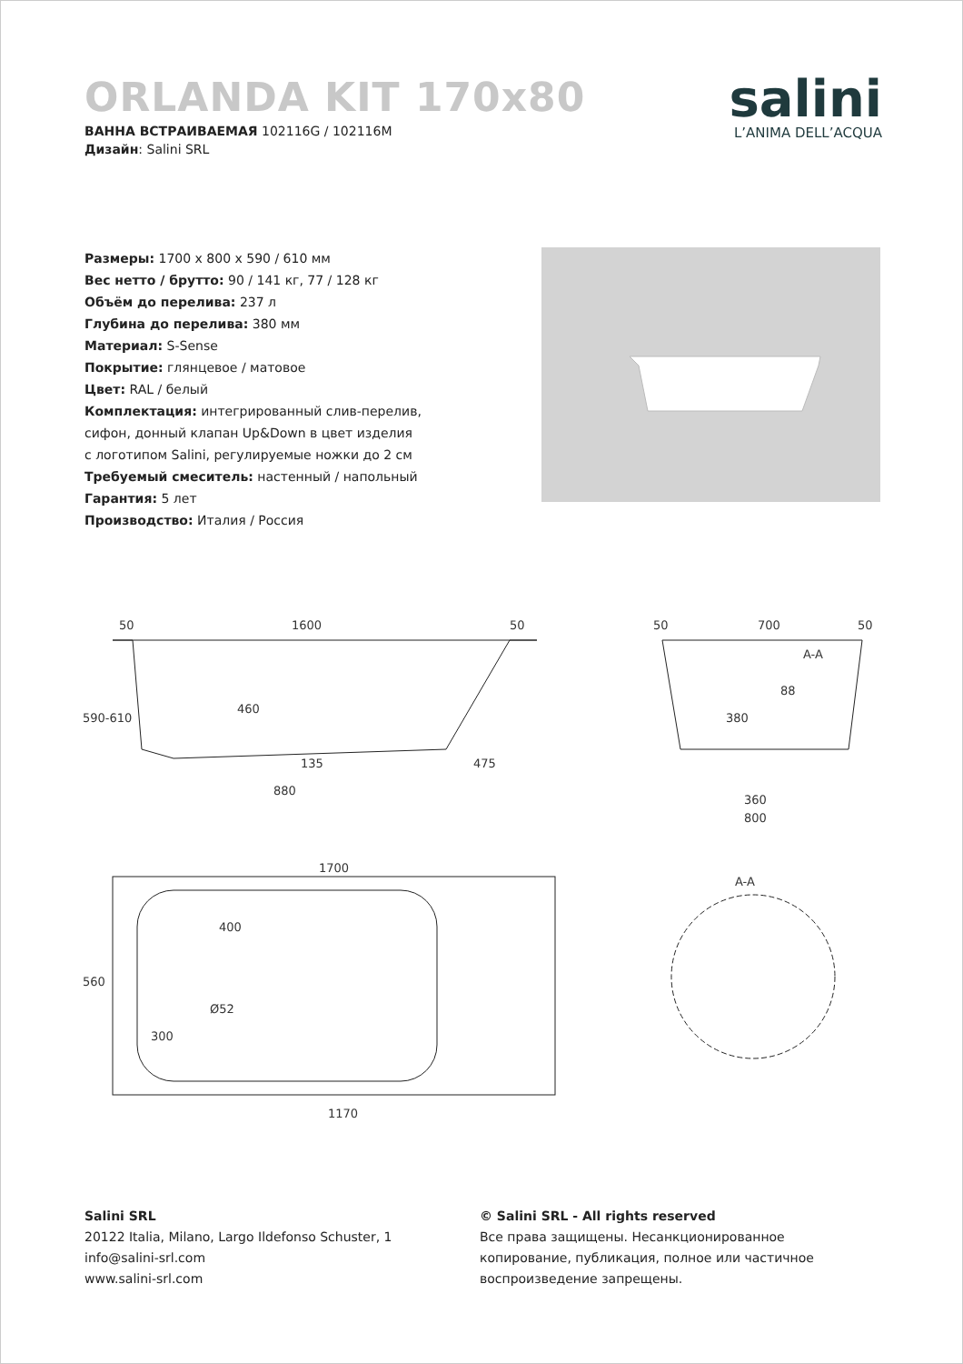ORLANDA KIT 170x80
ВАННА ВСТРАИВАЕМАЯ 102116G / 102116M
Дизайн: Salini SRL
salini
L’ANIMA DELL’ACQUA
Размеры: 1700 x 800 x 590 / 610 мм
Вес нетто / брутто: 90 / 141 кг, 77 / 128 кг
Объём до перелива: 237 л
Глубина до перелива: 380 мм
Материал: S-Sense
Покрытие: глянцевое / матовое
Цвет: RAL / белый
Комплектация: интегрированный слив-перелив,
сифон, донный клапан Up&Down в цвет изделия
с логотипом Salini, регулируемые ножки до 2 см
Требуемый смеситель: настенный / напольный
Гарантия: 5 лет
Производство: Италия / Россия
50
1600
50
590-610
460
135
475
880
1700
560
400
Ø52
300
1170
50
700
50
A-A
88
380
360
800
A-A
Salini SRL
20122 Italia, Milano, Largo Ildefonso Schuster, 1
info@salini-srl.com
www.salini-srl.com
© Salini SRL - All rights reserved
Все права защищены. Несанкционированное копирование, публикация, полное или частичное воспроизведение запрещены.